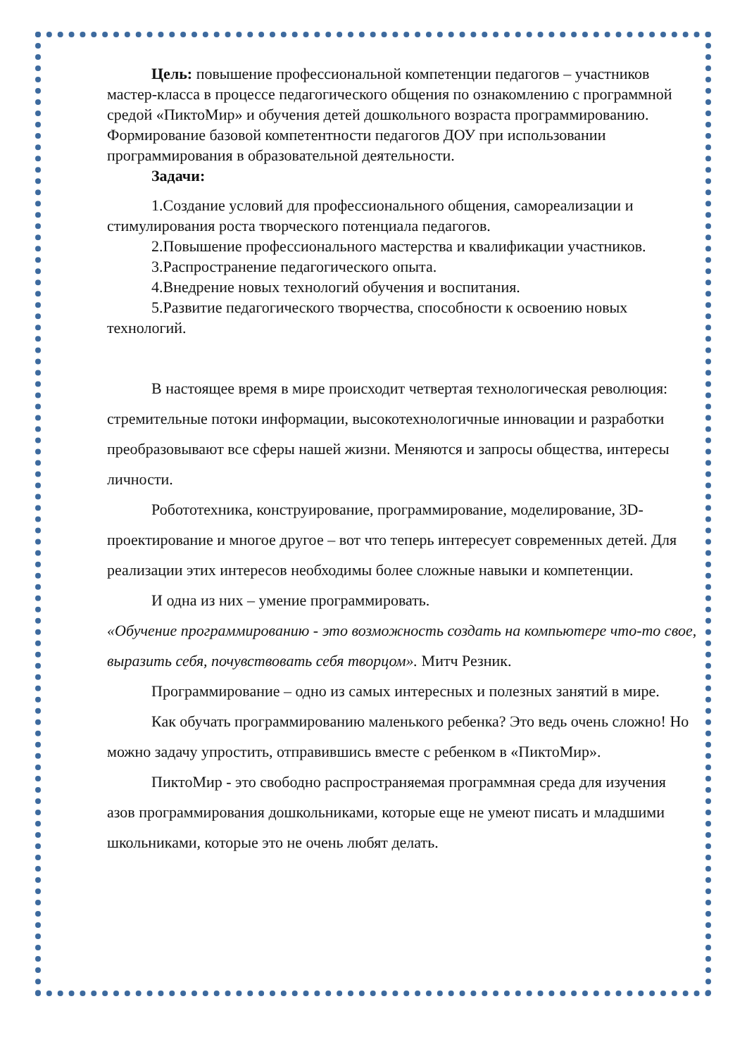Цель: повышение профессиональной компетенции педагогов – участников мастер-класса в процессе педагогического общения по ознакомлению с программной средой «ПиктоМир» и обучения детей дошкольного возраста программированию. Формирование базовой компетентности педагогов ДОУ при использовании программирования в образовательной деятельности.
Задачи:
1.Создание условий для профессионального общения, самореализации и стимулирования роста творческого потенциала педагогов.
2.Повышение профессионального мастерства и квалификации участников.
3.Распространение педагогического опыта.
4.Внедрение новых технологий обучения и воспитания.
5.Развитие педагогического творчества, способности к освоению новых технологий.
В настоящее время в мире происходит четвертая технологическая революция: стремительные потоки информации, высокотехнологичные инновации и разработки преобразовывают все сферы нашей жизни. Меняются и запросы общества, интересы личности.
Робототехника, конструирование, программирование, моделирование, 3D-проектирование и многое другое – вот что теперь интересует современных детей. Для реализации этих интересов необходимы более сложные навыки и компетенции.
И одна из них – умение программировать.
«Обучение программированию - это возможность создать на компьютере что-то свое, выразить себя, почувствовать себя творцом». Митч Резник.
Программирование – одно из самых интересных и полезных занятий в мире.
Как обучать программированию маленького ребенка? Это ведь очень сложно! Но можно задачу упростить, отправившись вместе с ребенком в «ПиктоМир».
ПиктоМир - это свободно распространяемая программная среда для изучения азов программирования дошкольниками, которые еще не умеют писать и младшими школьниками, которые это не очень любят делать.